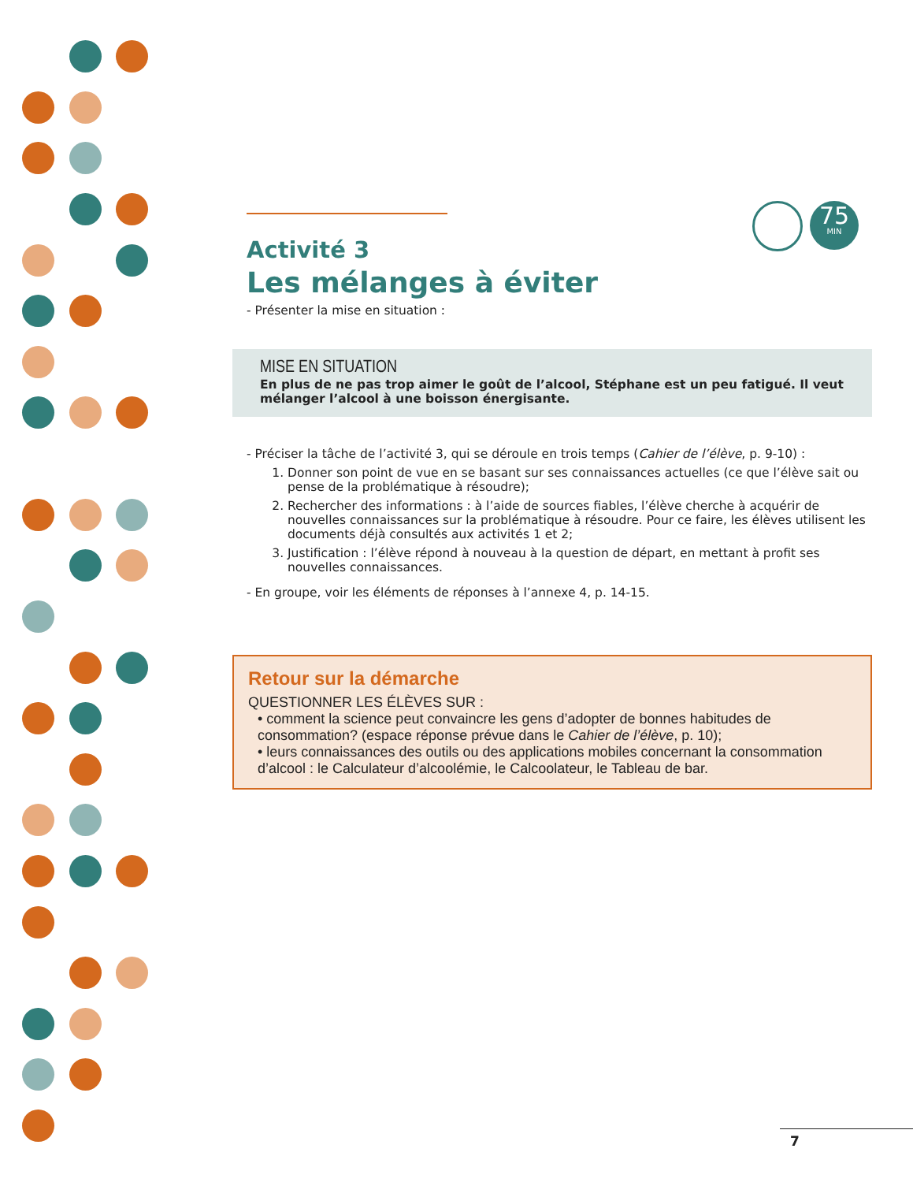75
MIN
Activité 3
Les mélanges à éviter
- Présenter la mise en situation :
MISE EN SITUATION
En plus de ne pas trop aimer le goût de l’alcool, Stéphane est un peu fatigué. Il veut mélanger l’alcool à une boisson énergisante.
- Préciser la tâche de l’activité 3, qui se déroule en trois temps (Cahier de l’élève, p. 9-10) :
1. Donner son point de vue en se basant sur ses connaissances actuelles (ce que l’élève sait ou pense de la problématique à résoudre);
2. Rechercher des informations : à l’aide de sources fiables, l’élève cherche à acquérir de nouvelles connaissances sur la problématique à résoudre. Pour ce faire, les élèves utilisent les documents déjà consultés aux activités 1 et 2;
3. Justification : l’élève répond à nouveau à la question de départ, en mettant à profit ses nouvelles connaissances.
- En groupe, voir les éléments de réponses à l’annexe 4, p. 14-15.
Retour sur la démarche
QUESTIONNER LES ÉLÈVES SUR :
• comment la science peut convaincre les gens d’adopter de bonnes habitudes de consommation? (espace réponse prévue dans le Cahier de l’élève, p. 10);
• leurs connaissances des outils ou des applications mobiles concernant la consommation d’alcool : le Calculateur d’alcoolémie, le Calcoolateur, le Tableau de bar.
7